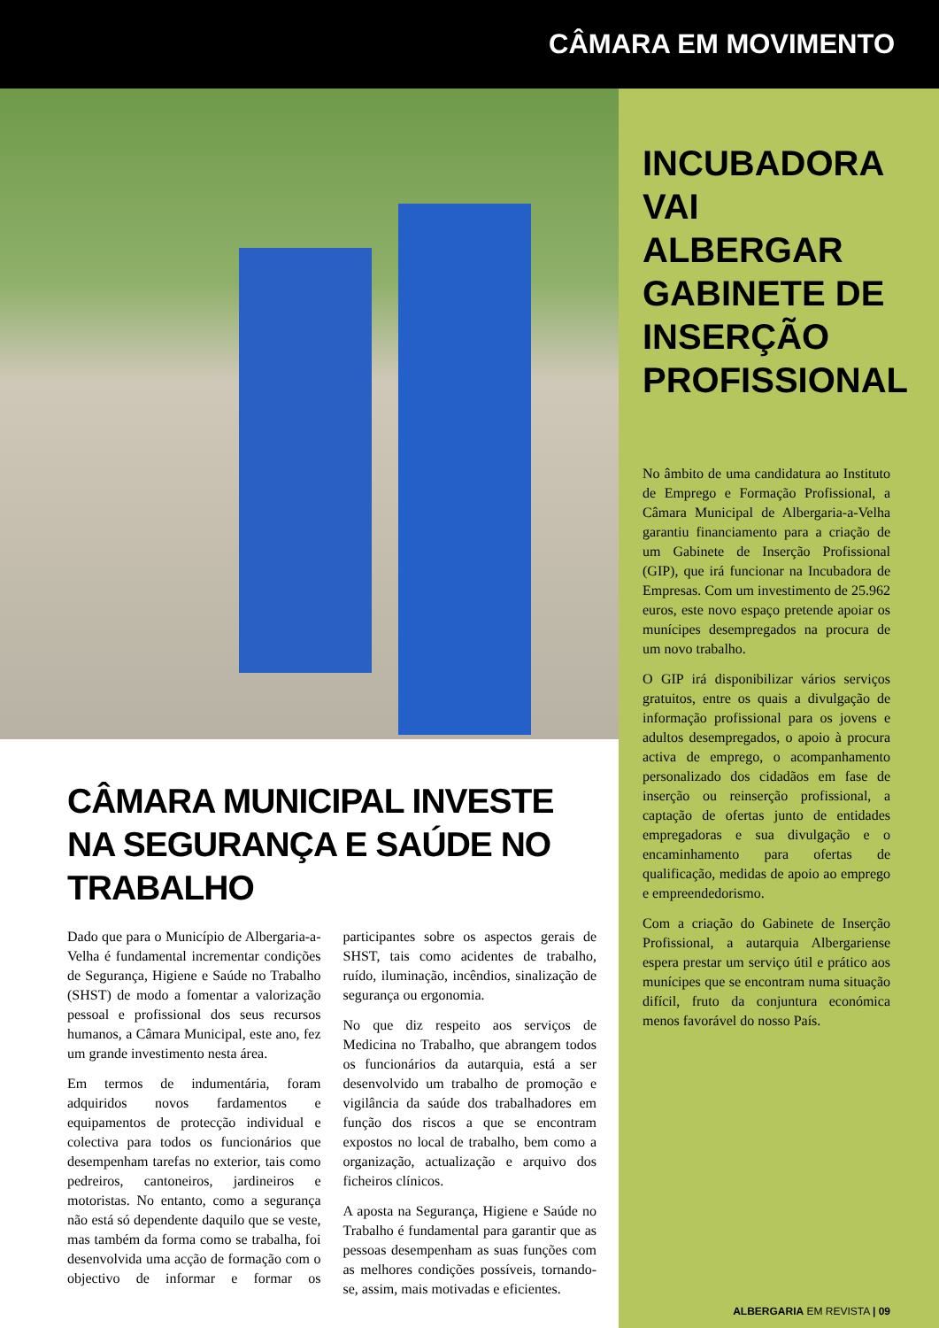CÂMARA EM MOVIMENTO
CÂMARA MUNICIPAL INVESTE NA SEGURANÇA E SAÚDE NO TRABALHO
Dado que para o Município de Albergaria-a-Velha é fundamental incrementar condições de Segurança, Higiene e Saúde no Trabalho (SHST) de modo a fomentar a valorização pessoal e profissional dos seus recursos humanos, a Câmara Municipal, este ano, fez um grande investimento nesta área.
Em termos de indumentária, foram adquiridos novos fardamentos e equipamentos de protecção individual e colectiva para todos os funcionários que desempenham tarefas no exterior, tais como pedreiros, cantoneiros, jardineiros e motoristas. No entanto, como a segurança não está só dependente daquilo que se veste, mas também da forma como se trabalha, foi desenvolvida uma acção de formação com o objectivo de informar e formar os participantes sobre os aspectos gerais de SHST, tais como acidentes de trabalho, ruído, iluminação, incêndios, sinalização de segurança ou ergonomia.
No que diz respeito aos serviços de Medicina no Trabalho, que abrangem todos os funcionários da autarquia, está a ser desenvolvido um trabalho de promoção e vigilância da saúde dos trabalhadores em função dos riscos a que se encontram expostos no local de trabalho, bem como a organização, actualização e arquivo dos ficheiros clínicos.
A aposta na Segurança, Higiene e Saúde no Trabalho é fundamental para garantir que as pessoas desempenham as suas funções com as melhores condições possíveis, tornando-se, assim, mais motivadas e eficientes.
INCUBADORA VAI ALBERGAR GABINETE DE INSERÇÃO PROFISSIONAL
No âmbito de uma candidatura ao Instituto de Emprego e Formação Profissional, a Câmara Municipal de Albergaria-a-Velha garantiu financiamento para a criação de um Gabinete de Inserção Profissional (GIP), que irá funcionar na Incubadora de Empresas. Com um investimento de 25.962 euros, este novo espaço pretende apoiar os munícipes desempregados na procura de um novo trabalho.
O GIP irá disponibilizar vários serviços gratuitos, entre os quais a divulgação de informação profissional para os jovens e adultos desempregados, o apoio à procura activa de emprego, o acompanhamento personalizado dos cidadãos em fase de inserção ou reinserção profissional, a captação de ofertas junto de entidades empregadoras e sua divulgação e o encaminhamento para ofertas de qualificação, medidas de apoio ao emprego e empreendedorismo.
Com a criação do Gabinete de Inserção Profissional, a autarquia Albergariense espera prestar um serviço útil e prático aos munícipes que se encontram numa situação difícil, fruto da conjuntura económica menos favorável do nosso País.
ALBERGARIA EM REVISTA | 09